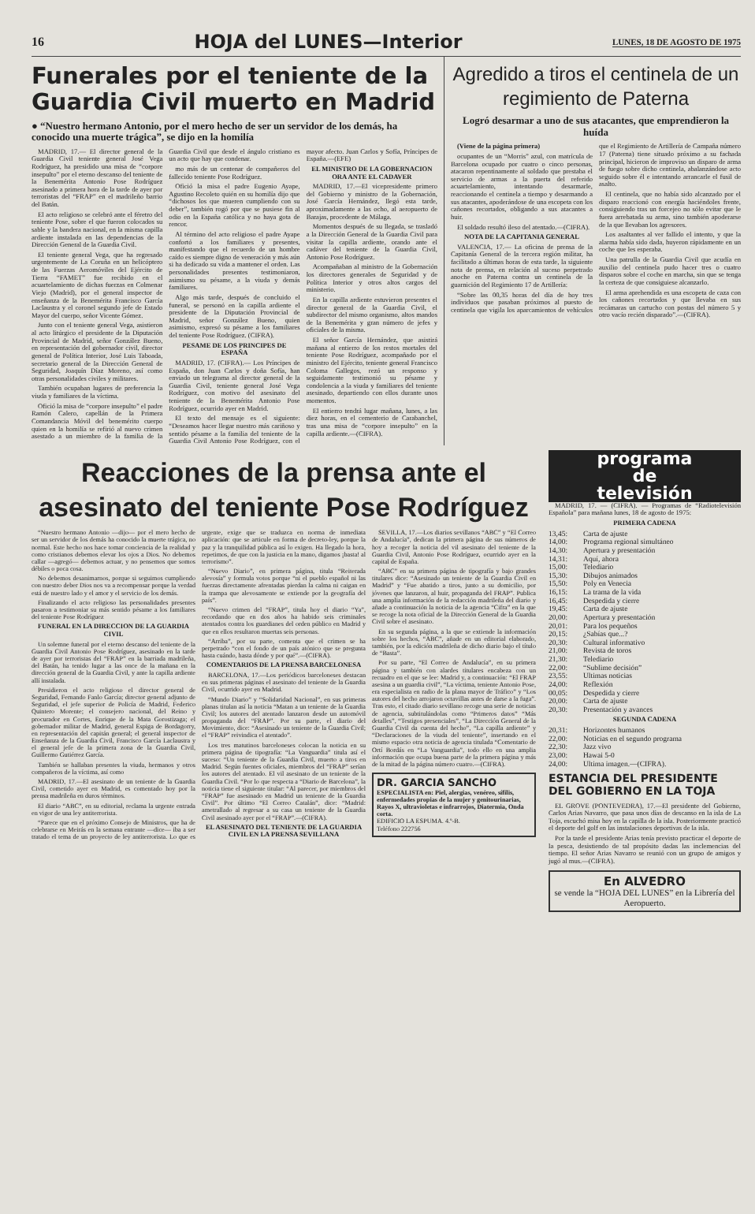16 HOJA del LUNES—Interior LUNES, 18 DE AGOSTO DE 1975
Funerales por el teniente de la Guardia Civil muerto en Madrid
● “Nuestro hermano Antonio, por el mero hecho de ser un servidor de los demás, ha conocido una muerte trágica”, se dijo en la homilía
MADRID, 17.— El director general de la Guardia Civil teniente general José Vega Rodríguez, ha presidido una misa de “corpore insepulto” por el eterno descanso del teniente de la Benemérita Antonio Pose Rodríguez asesinado a primera hora de la tarde de ayer por terroristas del “FRAP” en el madrileño barrio del Batán.
El acto religioso se celebró ante el féretro del teniente Pose, sobre el que fueron colocados su sable y la bandera nacional, en la misma capilla ardiente instalada en las dependencias de la Dirección General de la Guardia Civil.
El teniente general Vega, que ha regresado urgentemente de La Coruña en un helicóptero de las Fuerzas Aeromóviles del Ejército de Tierra “FAMET” fue recibido en el acuartelamiento de dichas fuerzas en Colmenar Viejo (Madrid), por el general inspector de enseñanza de la Benemérita Francisco García Laclaustra y el coronel segundo jefe de Estado Mayor del cuerpo, señor Vicente Gómez.
Junto con el teniente general Vega, asistieron al acto litúrgico el presidente de la Diputación Provincial de Madrid, señor González Bueno, en representación del gobernador civil, director general de Política Interior, José Luis Taboada, secretario general de la Dirección General de Seguridad, Joaquín Díaz Moreno, así como otras personalidades civiles y militares.
También ocupaban lugares de preferencia la viuda y familiares de la víctima.
Ofició la misa de “corpore insepulto” el padre Ramón Calero, capellán de la Primera Comandancia Móvil del benemérito cuerpo quien en la homilía se refirió al nuevo crimen asestado a un miembro de la familia de la Guardia Civil que desde el ángulo cristiano es un acto que hay que condenar.
mo más de un centenar de compañeros del fallecido teniente Pose Rodríguez.
Ofició la misa el padre Eugenio Ayape, Agustino Recoleto quién en su homilía dijo que “dichosos los que mueren cumpliendo con su deber”, también rogó por que se pusiese fin al odio en la España católica y no haya gota de rencor.
Al término del acto religioso el padre Ayape confortó a los familiares y presentes, manifestando que el recuerdo de un hombre caído es siempre digno de veneración y más aún si ha dedicado su vida a mantener el orden. Las personalidades presentes testimoniaron, asimismo su pésame, a la viuda y demás familiares.
Algo más tarde, después de concluido el funeral, se personó en la capilla ardiente el presidente de la Diputación Provincial de Madrid, señor González Bueno, quien asimismo, expresó su pésame a los familiares del teniente Pose Rodríguez. (CIFRA).
PESAME DE LOS PRINCIPES DE ESPAÑA
MADRID, 17. (CIFRA).— Los Príncipes de España, don Juan Carlos y doña Sofía, han enviado un telegrama al director general de la Guardia Civil, teniente general José Vega Rodríguez, con motivo del asesinato del teniente de la Benemérita Antonio Pose Rodríguez, ocurrido ayer en Madrid.
El texto del mensaje es el siguiente: “Deseamos hacer llegar nuestro más cariñoso y sentido pésame a la familia del teniente de la Guardia Civil Antonio Pose Rodríguez, con el mayor afecto. Juan Carlos y Sofía, Príncipes de España.—(EFE)
EL MINISTRO DE LA GOBERNACION ORA ANTE EL CADAVER
MADRID, 17.—El vicepresidente primero del Gobierno y ministro de la Gobernación, José García Hernández, llegó esta tarde, aproximadamente a las ocho, al aeropuerto de Barajas, procedente de Málaga.
Momentos después de su llegada, se trasladó a la Dirección General de la Guardia Civil para visitar la capilla ardiente, orando ante el cadáver del teniente de la Guardia Civil, Antonio Pose Rodríguez.
Acompañaban al ministro de la Gobernación los directores generales de Seguridad y de Política Interior y otros altos cargos del ministerio.
En la capilla ardiente estuvieron presentes el director general de la Guardia Civil, el subdirector del mismo organismo, altos mandos de la Benemérita y gran número de jefes y oficiales de la misma.
El señor García Hernández, que asistirá mañana al entierro de los restos mortales del teniente Pose Rodríguez, acompañado por el ministro del Ejército, teniente general Francisco Coloma Gallegos, rezó un responso y seguidamente testimonió su pésame y condolencia a la viuda y familiares del teniente asesinado, departiendo con ellos durante unos momentos.
El entierro tendrá lugar mañana, lunes, a las diez horas, en el cementerio de Carabanchel, tras una misa de “corpore insepulto” en la capilla ardiente.—(CIFRA).
Agredido a tiros el centinela de un regimiento de Paterna
Logró desarmar a uno de sus atacantes, que emprendieron la huída
(Viene de la página primera)
ocupantes de un “Morris” azul, con matrícula de Barcelona ocupado por cuatro o cinco personas, atacaron repentinamente al soldado que prestaba el servicio de armas a la puerta del referido acuartelamiento, intentando desarmarle, reaccionando el centinela a tiempo y desarmando a sus atacantes, apoderándose de una escopeta con los cañones recortados, obligando a sus atacantes a huir.
El soldado resultó ileso del atentado.—(CIFRA).
NOTA DE LA CAPITANIA GENERAL
VALENCIA, 17.— La oficina de prensa de la Capitanía General de la tercera región militar, ha facilitado a últimas horas de esta tarde, la siguiente nota de prensa, en relación al suceso perpetrado anoche en Paterna contra un centinela de la guarnición del Regimiento 17 de Artillería:
“Sobre las 00,35 horas del día de hoy tres individuos que pasaban próximos al puesto de centinela que vigila los aparcamientos de vehículos que el Regimiento de Artillería de Campaña número 17 (Paterna) tiene situado próximo a su fachada principal, hicieron de improviso un disparo de arma de fuego sobre dicho centinela, abalanzándose acto seguido sobre él e intentando arrancarle el fusil de asalto.
El centinela, que no había sido alcanzado por el disparo reaccionó con energía haciéndoles frente, consiguiendo tras un forcejeo no sólo evitar que le fuera arrebatada su arma, sino también apoderarse de la que llevaban los agresores.
Los asaltantes al ver fallido el intento, y que la alarma había sido dada, huyeron rápidamente en un coche que les esperaba.
Una patrulla de la Guardia Civil que acudía en auxilio del centinela pudo hacer tres o cuatro disparos sobre el coche en marcha, sin que se tenga la certeza de que consiguiese alcanzarlo.
El arma aprehendida es una escopeta de caza con los cañones recortados y que llevaba en sus recámaras un cartucho con postas del número 5 y otro vacío recién disparado”.—(CIFRA).
Reacciones de la prensa ante el asesinato del teniente Pose Rodríguez
“Nuestro hermano Antonio —dijo— por el mero hecho de ser un servidor de los demás ha conocido la muerte trágica, no normal. Este hecho nos hace tomar conciencia de la realidad y como cristianos debemos elevar los ojos a Dios. No debemos callar —agregó— debemos actuar, y no pensemos que somos débiles o poca cosa.
No debemos desanimarnos, porque si seguimos cumpliendo con nuestro deber Dios nos va a recompensar porque la verdad está de nuestro lado y el amor y el servicio de los demás.
Finalizando el acto religioso las personalidades presentes pasaron a testimoniar su más sentido pésame a los familiares del teniente Pose Rodríguez
FUNERAL EN LA DIRECCION DE LA GUARDIA CIVIL
Un solemne funeral por el eterno descanso del teniente de la Guardia Civil Antonio Pose Rodríguez, asesinado en la tarde de ayer por terroristas del “FRAP” en la barriada madrileña, del Batán, ha tenido lugar a las once de la mañana en la dirección general de la Guardia Civil, y ante la capilla ardiente allí instalada.
Presidieron el acto religioso el director general de Seguridad, Fernando Fanlo García; director general adjunto de Seguridad, el jefe superior de Policía de Madrid, Federico Quintero Morente; el consejero nacional, del Reino y procurador en Cortes, Enrique de la Mata Gorostizaga; el gobernador militar de Madrid, general Espiga de Bordagorry, en representación del capitán general; el general inspector de Enseñanza de la Guardia Civil, Francisco García Laclaustra y el general jefe de la primera zona de la Guardia Civil, Guillermo Gutiérrez García.
También se hallaban presentes la viuda, hermanos y otros compañeros de la víctima, así como
MADRID, 17.—El asesinato de un teniente de la Guardia Civil, cometido ayer en Madrid, es comentado hoy por la prensa madrileña en duros términos.
El diario “ABC”, en su editorial, reclama la urgente entrada en vigor de una ley antiterrorista.
“Parece que en el próximo Consejo de Ministros, que ha de celebrarse en Meirás en la semana entrante —dice— iba a ser tratado el tema de un proyecto de ley antiterrorista. Lo que es urgente, exige que se traduzca en norma de inmediata aplicación: que se articule en forma de decreto-ley, porque la paz y la tranquilidad pública así lo exigen. Ha llegado la hora, repetimos, de que con la justicia en la mano, digamos ¡basta! al terrorismo”.
“Nuevo Diario”, en primera página, titula “Reiterada alevosía” y formula votos porque “ni el pueblo español ni las fuerzas directamente afrentadas pierdan la calma ni caigan en la trampa que alevosamente se extiende por la geografía del país”.
“Nuevo crimen del “FRAP”, titula hoy el diario “Ya”, recordando que en dos años ha habido seis criminales atentados contra los guardianes del orden público en Madrid y que en ellos resultaron muertas seis personas.
“Arriba”, por su parte, comenta que el crimen se ha perpetrado “con el fondo de un país atónico que se pregunta hasta cuándo, hasta dónde y por qué”.—(CIFRA).
COMENTARIOS DE LA PRENSA BARCELONESA
BARCELONA, 17.—Los periódicos barceloneses destacan en sus primeras páginas el asesinato del teniente de la Guardia Civil, ocurrido ayer en Madrid.
“Mundo Diario” y “Solidaridad Nacional”, en sus primeras planas titulan así la noticia “Matan a un teniente de la Guardia Civil; los autores del atentado lanzaron desde un automóvil propaganda del “FRAP”. Por su parte, el diario del Movimiento, dice: “Asesinado un teniente de la Guardia Civil; el “FRAP” reivindica el atentado”.
Los tres matutinos barceloneses colocan la noticia en su primera página de tipografía: “La Vanguardia” titula así el suceso: “Un teniente de la Guardia Civil, muerto a tiros en Madrid. Según fuentes oficiales, miembros del “FRAP” serían los autores del atentado. El vil asesinato de un teniente de la Guardia Civil. “Por lo que respecta a “Diario de Barcelona”, la noticia tiene el siguiente titular: “Al parecer, por miembros del “FRAP” fue asesinado en Madrid un teniente de la Guardia Civil”. Por último “El Correo Catalán”, dice: “Madrid: ametrallado al regresar a su casa un teniente de la Guardia Civil asesinado ayer por el “FRAP”.—(CIFRA).
EL ASESINATO DEL TENIENTE DE LA GUARDIA CIVIL EN LA PRENSA SEVILLANA
SEVILLA, 17.—Los diarios sevillanos “ABC” y “El Correo de Andalucía”, dedican la primera página de sus números de hoy a recoger la noticia del vil asesinato del teniente de la Guardia Civil, Antonio Pose Rodríguez, ocurrido ayer en la capital de España.
“ABC” en su primera página de tipografía y bajo grandes titulares dice: “Asesinado un teniente de la Guardia Civil en Madrid” y “Fue abatido a tiros, junto a su domicilio, por jóvenes que lanzaron, al huir, propaganda del FRAP”. Publica una amplia información de la redacción madrileña del diario y añade a continuación la noticia de la agencia “Cifra” en la que se recoge la nota oficial de la Dirección General de la Guardia Civil sobre el asesinato.
En su segunda página, a la que se extiende la información sobre los hechos, “ABC”, añade en un editorial elaborado, también, por la edición madrileña de dicho diario bajo el título de “Basta”.
Por su parte, “El Correo de Andalucía”, en su primera página y también con alardes titulares encabeza con un recuadro en el que se lee: Madrid y, a continuación: “El FRAP asesina a un guardia civil”, “La víctima, teniente Antonio Pose, era especialista en radio de la plana mayor de Tráfico” y “Los autores del hecho arrojaron octavillas antes de darse a la fuga”. Tras esto, el citado diario sevillano recoge una serie de noticias de agencia, subtitulándolas como “Primeros datos” “Más detalles”, “Testigos presenciales”, “La Dirección General de la Guardia Civil da cuenta del hecho”, “La capilla ardiente” y “Declaraciones de la viuda del teniente”, insertando en el mismo espacio otra noticia de agencia titulada “Comentario de Ortí Bordás en “La Vanguardia”, todo ello en una amplia información que ocupa buena parte de la primera página y más de la mitad de la página número cuatro.—(CIFRA).
DR. GARCIA SANCHO
ESPECIALISTA en: Piel, alergias, venéreo, sífilis, enfermedades propias de la mujer y genitourinarias, Rayos X, ultravioletas e infrarrojos, Diatermia, Onda corta.
EDIFICIO LA ESPUMA. 4.º-B.
Teléfono 222756
programa
de
televisión
MADRID, 17. — (CIFRA). — Programas de “Radiotelevisión Española” para mañana lunes, 18 de agosto de 1975:
PRIMERA CADENA
13,45: Carta de ajuste
14,00: Programa regional simultáneo
14,30: Apertura y presentación
14,31: Aquí, ahora
15,00: Telediario
15,30: Dibujos animados
15,50: Poly en Venecia
16,15: La trama de la vida
16,45: Despedida y cierre
19,45: Carta de ajuste
20,00: Apertura y presentación
20,01: Para los pequeños
20,15: ¿Sabías que...?
20,30: Cultural informativo
21,00: Revista de toros
21,30: Telediario
22,00: “Sublime decisión”
23,55: Ultimas noticias
24,00: Reflexión
00,05: Despedida y cierre
20,00: Carta de ajuste
20,30: Presentación y avances
SEGUNDA CADENA
20,31: Horizontes humanos
22,00: Noticias en el segundo programa
22,30: Jazz vivo
23,00: Hawai 5-0
24,00: Ultima imagen.—(CIFRA).
ESTANCIA DEL PRESIDENTE DEL GOBIERNO EN LA TOJA
EL GROVE (PONTEVEDRA), 17.—El presidente del Gobierno, Carlos Arias Navarro, que pasa unos días de descanso en la isla de La Toja, escuchó misa hoy en la capilla de la isla. Posteriormente practicó el deporte del golf en las instalaciones deportivas de la isla.
Por la tarde el presidente Arias tenía previsto practicar el deporte de la pesca, desistiendo de tal propósito dadas las inclemencias del tiempo. El señor Arias Navarro se reunió con un grupo de amigos y jugó al mus.—(CIFRA).
En ALVEDRO
se vende la “HOJA DEL LUNES” en la Librería del Aeropuerto.